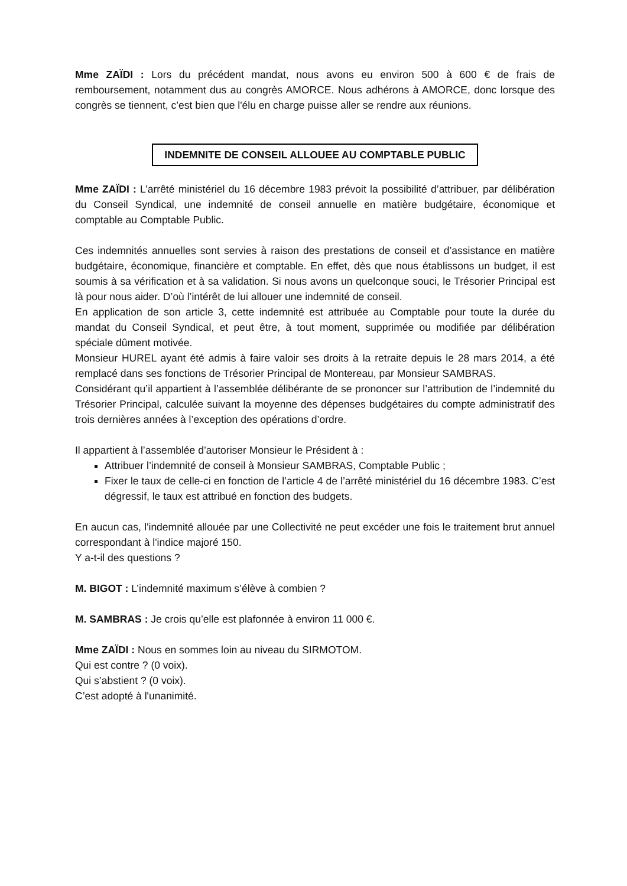Mme ZAÏDI : Lors du précédent mandat, nous avons eu environ 500 à 600 € de frais de remboursement, notamment dus au congrès AMORCE. Nous adhérons à AMORCE, donc lorsque des congrès se tiennent, c’est bien que l'élu en charge puisse aller se rendre aux réunions.
INDEMNITE DE CONSEIL ALLOUEE AU COMPTABLE PUBLIC
Mme ZAÏDI : L’arrêté ministériel du 16 décembre 1983 prévoit la possibilité d’attribuer, par délibération du Conseil Syndical, une indemnité de conseil annuelle en matière budgétaire, économique et comptable au Comptable Public.
Ces indemnités annuelles sont servies à raison des prestations de conseil et d’assistance en matière budgétaire, économique, financière et comptable. En effet, dès que nous établissons un budget, il est soumis à sa vérification et à sa validation. Si nous avons un quelconque souci, le Trésorier Principal est là pour nous aider. D’où l’intérêt de lui allouer une indemnité de conseil.
En application de son article 3, cette indemnité est attribuée au Comptable pour toute la durée du mandat du Conseil Syndical, et peut être, à tout moment, supprimée ou modifiée par délibération spéciale dûment motivée.
Monsieur HUREL ayant été admis à faire valoir ses droits à la retraite depuis le 28 mars 2014, a été remplacé dans ses fonctions de Trésorier Principal de Montereau, par Monsieur SAMBRAS.
Considérant qu’il appartient à l’assemblée délibérante de se prononcer sur l’attribution de l’indemnité du Trésorier Principal, calculée suivant la moyenne des dépenses budgétaires du compte administratif des trois dernières années à l’exception des opérations d’ordre.
Il appartient à l’assemblée d’autoriser Monsieur le Président à :
Attribuer l’indemnité de conseil à Monsieur SAMBRAS, Comptable Public ;
Fixer le taux de celle-ci en fonction de l’article 4 de l’arrêté ministériel du 16 décembre 1983. C’est dégressif, le taux est attribué en fonction des budgets.
En aucun cas, l'indemnité allouée par une Collectivité ne peut excéder une fois le traitement brut annuel correspondant à l'indice majoré 150.
Y a-t-il des questions ?
M. BIGOT : L’indemnité maximum s’élève à combien ?
M. SAMBRAS : Je crois qu’elle est plafonnée à environ 11 000 €.
Mme ZAÏDI : Nous en sommes loin au niveau du SIRMOTOM.
Qui est contre ? (0 voix).
Qui s’abstient ? (0 voix).
C’est adopté à l'unanimité.